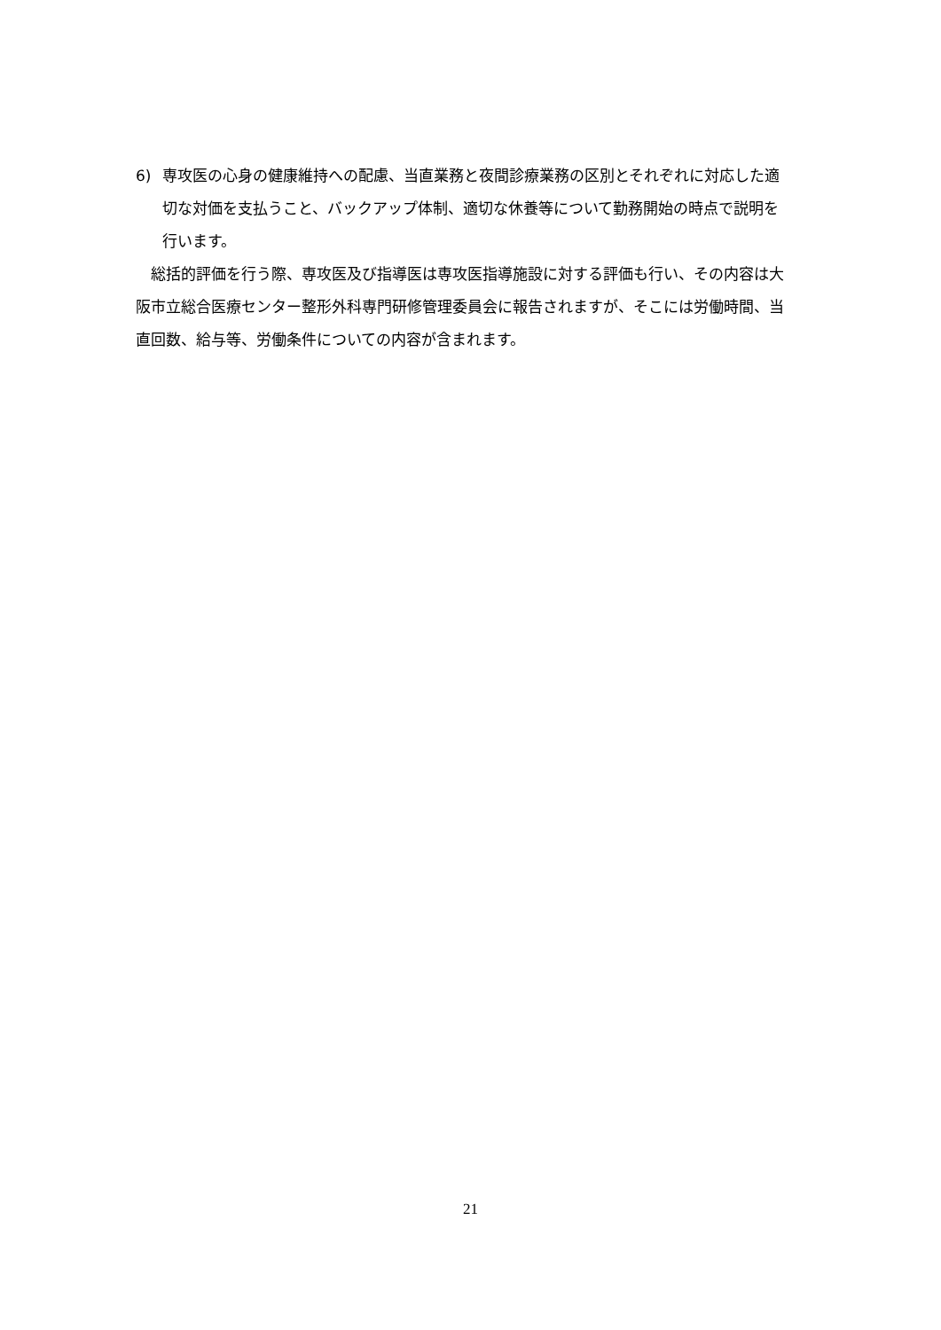6) 専攻医の心身の健康維持への配慮、当直業務と夜間診療業務の区別とそれぞれに対応した適切な対価を支払うこと、バックアップ体制、適切な休養等について勤務開始の時点で説明を行います。
総括的評価を行う際、専攻医及び指導医は専攻医指導施設に対する評価も行い、その内容は大阪市立総合医療センター整形外科専門研修管理委員会に報告されますが、そこには労働時間、当直回数、給与等、労働条件についての内容が含まれます。
21